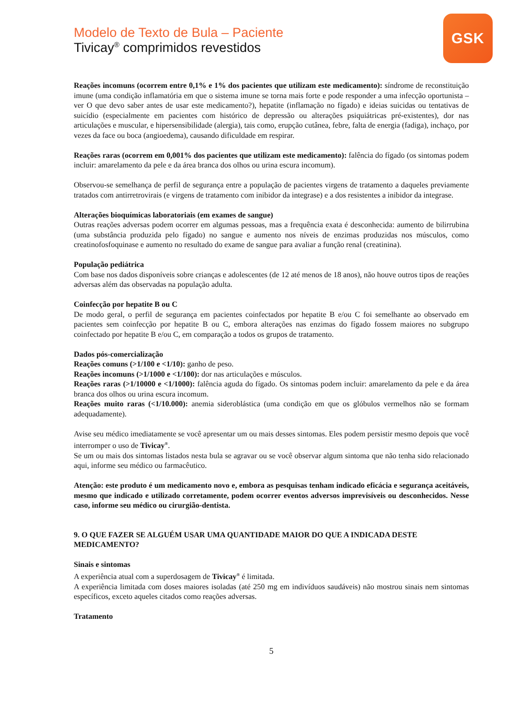GSK
Modelo de Texto de Bula – Paciente
Tivicay<sup>®</sup> comprimidos revestidos
Reações incomuns (ocorrem entre 0,1% e 1% dos pacientes que utilizam este medicamento): síndrome de reconstituição imune (uma condição inflamatória em que o sistema imune se torna mais forte e pode responder a uma infecção oportunista – ver O que devo saber antes de usar este medicamento?), hepatite (inflamação no fígado) e ideias suicidas ou tentativas de suicídio (especialmente em pacientes com histórico de depressão ou alterações psiquiátricas pré-existentes), dor nas articulações e muscular, e hipersensibilidade (alergia), tais como, erupção cutânea, febre, falta de energia (fadiga), inchaço, por vezes da face ou boca (angioedema), causando dificuldade em respirar.
Reações raras (ocorrem em 0,001% dos pacientes que utilizam este medicamento): falência do fígado (os sintomas podem incluir: amarelamento da pele e da área branca dos olhos ou urina escura incomum).
Observou-se semelhança de perfil de segurança entre a população de pacientes virgens de tratamento a daqueles previamente tratados com antirretrovirais (e virgens de tratamento com inibidor da integrase) e a dos resistentes a inibidor da integrase.
Alterações bioquímicas laboratoriais (em exames de sangue)
Outras reações adversas podem ocorrer em algumas pessoas, mas a frequência exata é desconhecida: aumento de bilirrubina (uma substância produzida pelo fígado) no sangue e aumento nos níveis de enzimas produzidas nos músculos, como creatinofosfoquinase e aumento no resultado do exame de sangue para avaliar a função renal (creatinina).
População pediátrica
Com base nos dados disponíveis sobre crianças e adolescentes (de 12 até menos de 18 anos), não houve outros tipos de reações adversas além das observadas na população adulta.
Coinfecção por hepatite B ou C
De modo geral, o perfil de segurança em pacientes coinfectados por hepatite B e/ou C foi semelhante ao observado em pacientes sem coinfecção por hepatite B ou C, embora alterações nas enzimas do fígado fossem maiores no subgrupo coinfectado por hepatite B e/ou C, em comparação a todos os grupos de tratamento.
Dados pós-comercialização
Reações comuns (>1/100 e <1/10): ganho de peso.
Reações incomuns (>1/1000 e <1/100): dor nas articulações e músculos.
Reações raras (>1/10000 e <1/1000): falência aguda do fígado. Os sintomas podem incluir: amarelamento da pele e da área branca dos olhos ou urina escura incomum.
Reações muito raras (<1/10.000): anemia sideroblástica (uma condição em que os glóbulos vermelhos não se formam adequadamente).
Avise seu médico imediatamente se você apresentar um ou mais desses sintomas. Eles podem persistir mesmo depois que você interromper o uso de Tivicay<sup>®</sup>.
Se um ou mais dos sintomas listados nesta bula se agravar ou se você observar algum sintoma que não tenha sido relacionado aqui, informe seu médico ou farmacêutico.
Atenção: este produto é um medicamento novo e, embora as pesquisas tenham indicado eficácia e segurança aceitáveis, mesmo que indicado e utilizado corretamente, podem ocorrer eventos adversos imprevisíveis ou desconhecidos. Nesse caso, informe seu médico ou cirurgião-dentista.
9. O QUE FAZER SE ALGUÉM USAR UMA QUANTIDADE MAIOR DO QUE A INDICADA DESTE MEDICAMENTO?
Sinais e sintomas
A experiência atual com a superdosagem de Tivicay<sup>®</sup> é limitada.
A experiência limitada com doses maiores isoladas (até 250 mg em indivíduos saudáveis) não mostrou sinais nem sintomas específicos, exceto aqueles citados como reações adversas.
Tratamento
5